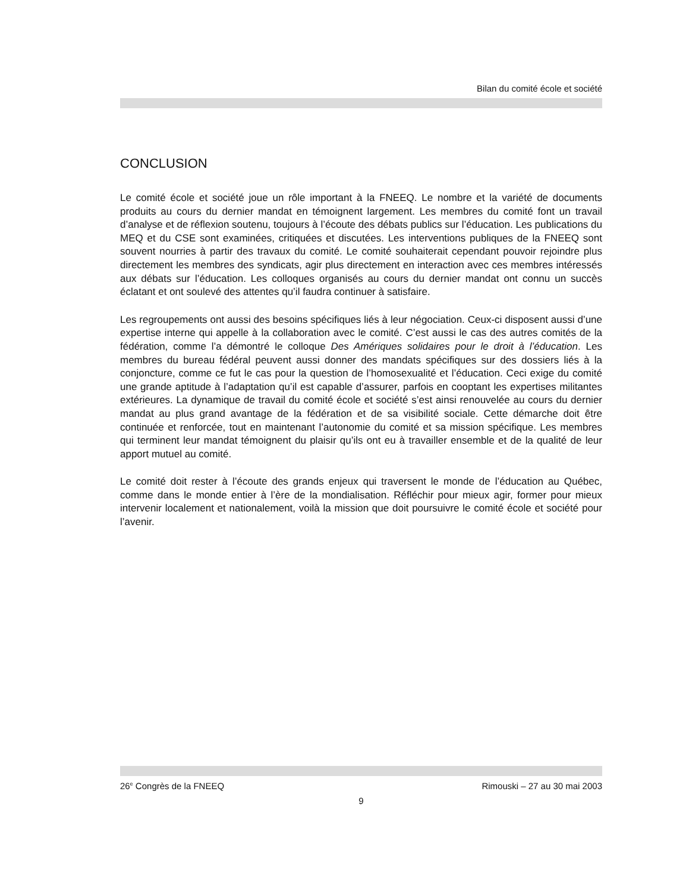Bilan du comité école et société
CONCLUSION
Le comité école et société joue un rôle important à la FNEEQ. Le nombre et la variété de documents produits au cours du dernier mandat en témoignent largement. Les membres du comité font un travail d’analyse et de réflexion soutenu, toujours à l’écoute des débats publics sur l’éducation. Les publications du MEQ et du CSE sont examinées, critiquées et discutées. Les interventions publiques de la FNEEQ sont souvent nourries à partir des travaux du comité. Le comité souhaiterait cependant pouvoir rejoindre plus directement les membres des syndicats, agir plus directement en interaction avec ces membres intéressés aux débats sur l’éducation. Les colloques organisés au cours du dernier mandat ont connu un succès éclatant et ont soulevé des attentes qu’il faudra continuer à satisfaire.
Les regroupements ont aussi des besoins spécifiques liés à leur négociation. Ceux-ci disposent aussi d’une expertise interne qui appelle à la collaboration avec le comité. C’est aussi le cas des autres comités de la fédération, comme l’a démontré le colloque Des Amériques solidaires pour le droit à l’éducation. Les membres du bureau fédéral peuvent aussi donner des mandats spécifiques sur des dossiers liés à la conjoncture, comme ce fut le cas pour la question de l’homosexualité et l’éducation. Ceci exige du comité une grande aptitude à l’adaptation qu’il est capable d’assurer, parfois en cooptant les expertises militantes extérieures. La dynamique de travail du comité école et société s’est ainsi renouvelée au cours du dernier mandat au plus grand avantage de la fédération et de sa visibilité sociale. Cette démarche doit être continuée et renforcée, tout en maintenant l’autonomie du comité et sa mission spécifique. Les membres qui terminent leur mandat témoignent du plaisir qu’ils ont eu à travailler ensemble et de la qualité de leur apport mutuel au comité.
Le comité doit rester à l’écoute des grands enjeux qui traversent le monde de l’éducation au Québec, comme dans le monde entier à l’ère de la mondialisation. Réfléchir pour mieux agir, former pour mieux intervenir localement et nationalement, voilà la mission que doit poursuivre le comité école et société pour l’avenir.
26<sup>e</sup> Congrès de la FNEEQ Rimouski – 27 au 30 mai 2003
9